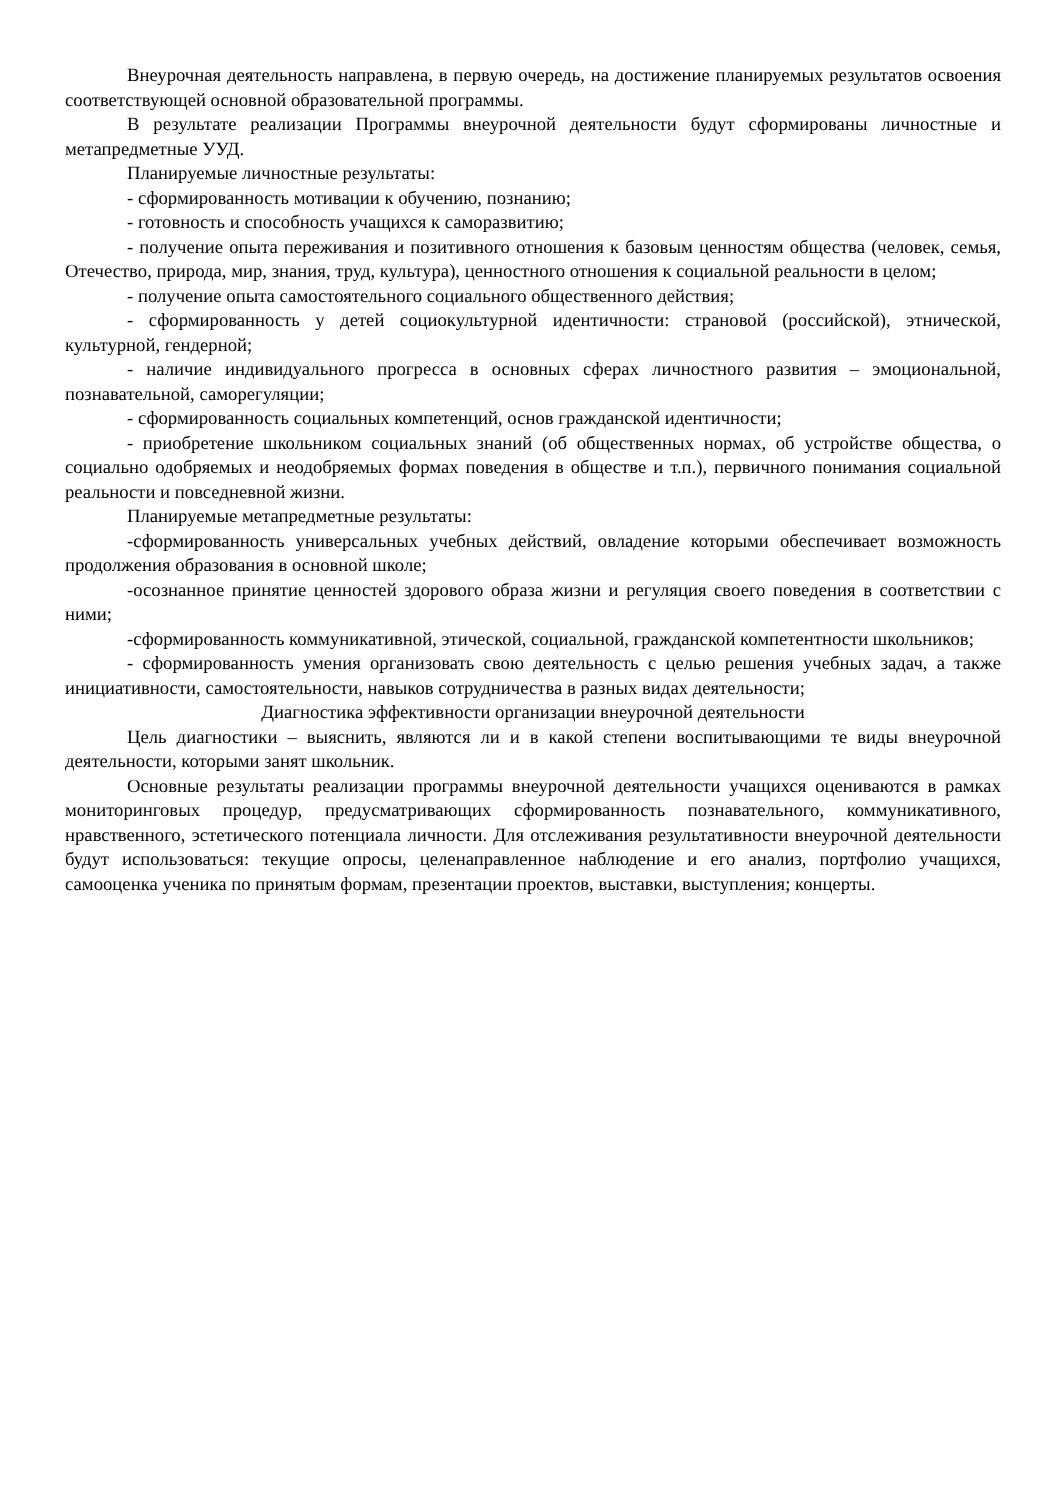Внеурочная деятельность направлена, в первую очередь, на достижение планируемых результатов освоения соответствующей основной образовательной программы.
В результате реализации Программы внеурочной деятельности будут сформированы личностные и метапредметные УУД.
Планируемые личностные результаты:
- сформированность мотивации к обучению, познанию;
- готовность и способность учащихся к саморазвитию;
- получение опыта переживания и позитивного отношения к базовым ценностям общества (человек, семья, Отечество, природа, мир, знания, труд, культура), ценностного отношения к социальной реальности в целом;
- получение опыта самостоятельного социального общественного действия;
- сформированность у детей социокультурной идентичности: страновой (российской), этнической, культурной, гендерной;
- наличие индивидуального прогресса в основных сферах личностного развития – эмоциональной, познавательной, саморегуляции;
- сформированность социальных компетенций, основ гражданской идентичности;
- приобретение школьником социальных знаний (об общественных нормах, об устройстве общества, о социально одобряемых и неодобряемых формах поведения в обществе и т.п.), первичного понимания социальной реальности и повседневной жизни.
Планируемые метапредметные результаты:
-сформированность универсальных учебных действий, овладение которыми обеспечивает возможность продолжения образования в основной школе;
-осознанное принятие ценностей здорового образа жизни и регуляция своего поведения в соответствии с ними;
-сформированность коммуникативной, этической, социальной, гражданской компетентности школьников;
- сформированность умения организовать свою деятельность с целью решения учебных задач, а также инициативности, самостоятельности, навыков сотрудничества в разных видах деятельности;
Диагностика эффективности организации внеурочной деятельности
Цель диагностики – выяснить, являются ли и в какой степени воспитывающими те виды внеурочной деятельности, которыми занят школьник.
Основные результаты реализации программы внеурочной деятельности учащихся оцениваются в рамках мониторинговых процедур, предусматривающих сформированность познавательного, коммуникативного, нравственного, эстетического потенциала личности. Для отслеживания результативности внеурочной деятельности будут использоваться: текущие опросы, целенаправленное наблюдение и его анализ, портфолио учащихся, самооценка ученика по принятым формам, презентации проектов, выставки, выступления; концерты.